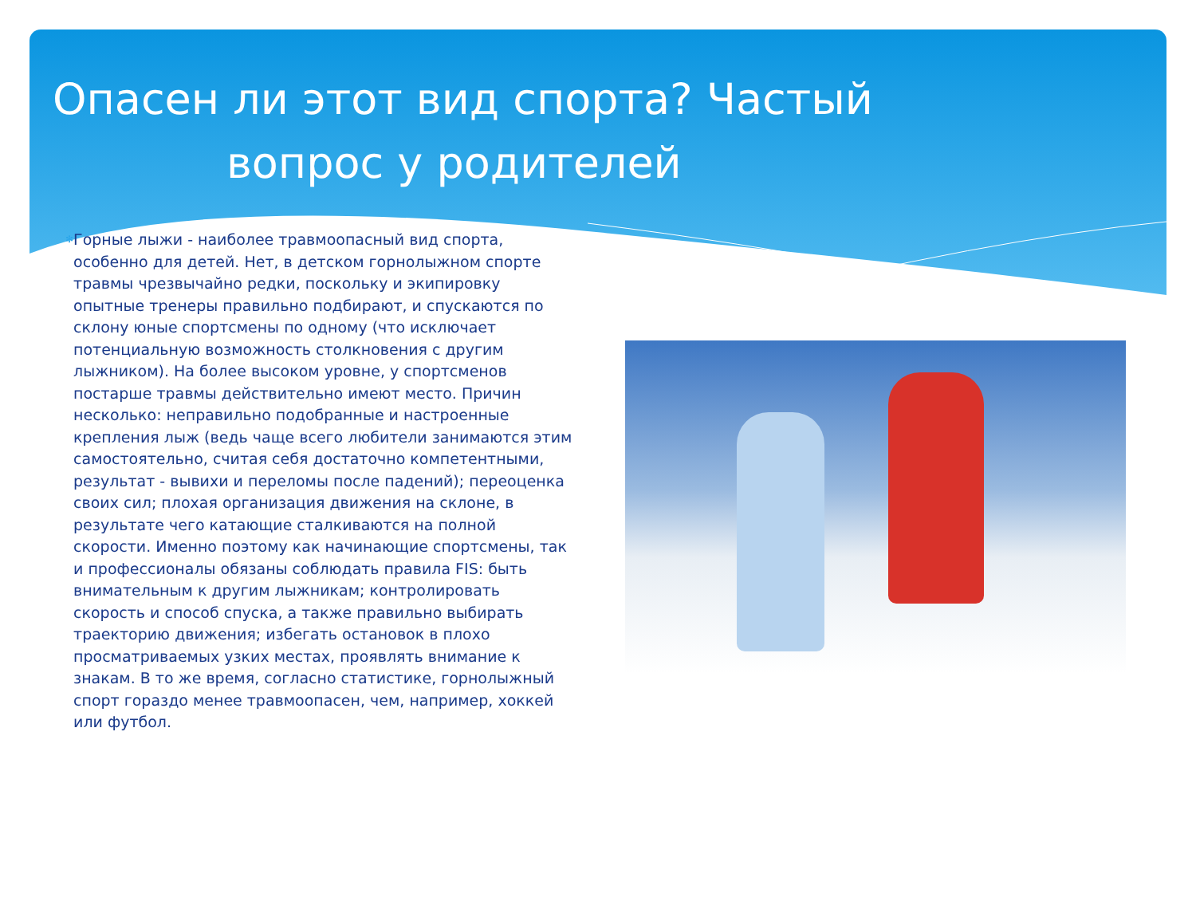Опасен ли этот вид спорта? Частый
вопрос у родителей
✻
Горные лыжи - наиболее травмоопасный вид спорта, особенно для детей. Нет, в детском горнолыжном спорте травмы чрезвычайно редки, поскольку и экипировку опытные тренеры правильно подбирают, и спускаются по склону юные спортсмены по одному (что исключает потенциальную возможность столкновения с другим лыжником). На более высоком уровне, у спортсменов постарше травмы действительно имеют место. Причин несколько: неправильно подобранные и настроенные крепления лыж (ведь чаще всего любители занимаются этим самостоятельно, считая себя достаточно компетентными, результат - вывихи и переломы после падений); переоценка своих сил; плохая организация движения на склоне, в результате чего катающие сталкиваются на полной скорости. Именно поэтому как начинающие спортсмены, так и профессионалы обязаны соблюдать правила FIS: быть внимательным к другим лыжникам; контролировать скорость и способ спуска, а также правильно выбирать траекторию движения; избегать остановок в плохо просматриваемых узких местах, проявлять внимание к знакам. В то же время, согласно статистике, горнолыжный спорт гораздо менее травмоопасен, чем, например, хоккей или футбол.